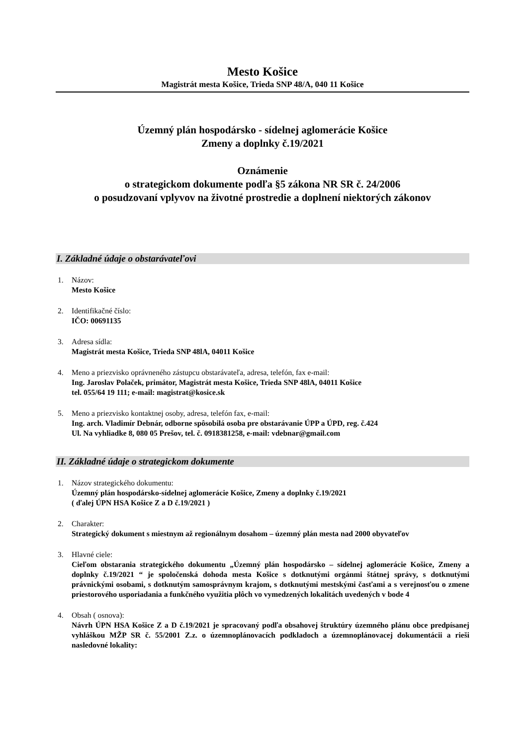Mesto Košice
Magistrát mesta Košice, Trieda SNP 48/A, 040 11 Košice
Územný plán hospodársko - sídelnej aglomerácie Košice
Zmeny a doplnky č.19/2021
Oznámenie
o strategickom dokumente podľa §5 zákona NR SR č. 24/2006
o posudzovaní vplyvov na životné prostredie a doplnení niektorých zákonov
I. Základné údaje o obstarávateľovi
1. Názov:
Mesto Košice
2. Identifikačné číslo:
IČO: 00691135
3. Adresa sídla:
Magistrát mesta Košice, Trieda SNP 48lA, 04011 Košice
4. Meno a priezvisko oprávneného zástupcu obstarávateľa, adresa, telefón, fax e-mail:
Ing. Jaroslav Polaček, primátor, Magistrát mesta Košice, Trieda SNP 48lA, 04011 Košice
tel. 055/64 19 111; e-mail: magistrat@kosice.sk
5. Meno a priezvisko kontaktnej osoby, adresa, telefón fax, e-mail:
Ing. arch. Vladimír Debnár, odborne spôsobilá osoba pre obstarávanie ÚPP a ÚPD, reg. č.424
Ul. Na vyhliadke 8, 080 05 Prešov, tel. č. 0918381258, e-mail: vdebnar@gmail.com
II. Základné údaje o strategickom dokumente
1. Názov strategického dokumentu:
Územný plán hospodársko-sídelnej aglomerácie Košice, Zmeny a doplnky č.19/2021
( ďalej ÚPN HSA Košice Z a D č.19/2021 )
2. Charakter:
Strategický dokument s miestnym až regionálnym dosahom – územný plán mesta nad 2000 obyvateľov
3. Hlavné ciele:
Cieľom obstarania strategického dokumentu „Územný plán hospodársko – sídelnej aglomerácie Košice, Zmeny a doplnky č.19/2021 “ je spoločenská dohoda mesta Košice s dotknutými orgánmi štátnej správy, s dotknutými právnickými osobami, s dotknutým samosprávnym krajom, s dotknutými mestskými časťami a s verejnosťou o zmene priestorového usporiadania a funkčného využitia plôch vo vymedzených lokalitách uvedených v bode 4
4. Obsah ( osnova):
Návrh ÚPN HSA Košice Z a D č.19/2021 je spracovaný podľa obsahovej štruktúry územného plánu obce predpísanej vyhláškou MŽP SR č. 55/2001 Z.z. o územnoplánovacích podkladoch a územnoplánovacej dokumentácii a rieši nasledovné lokality: